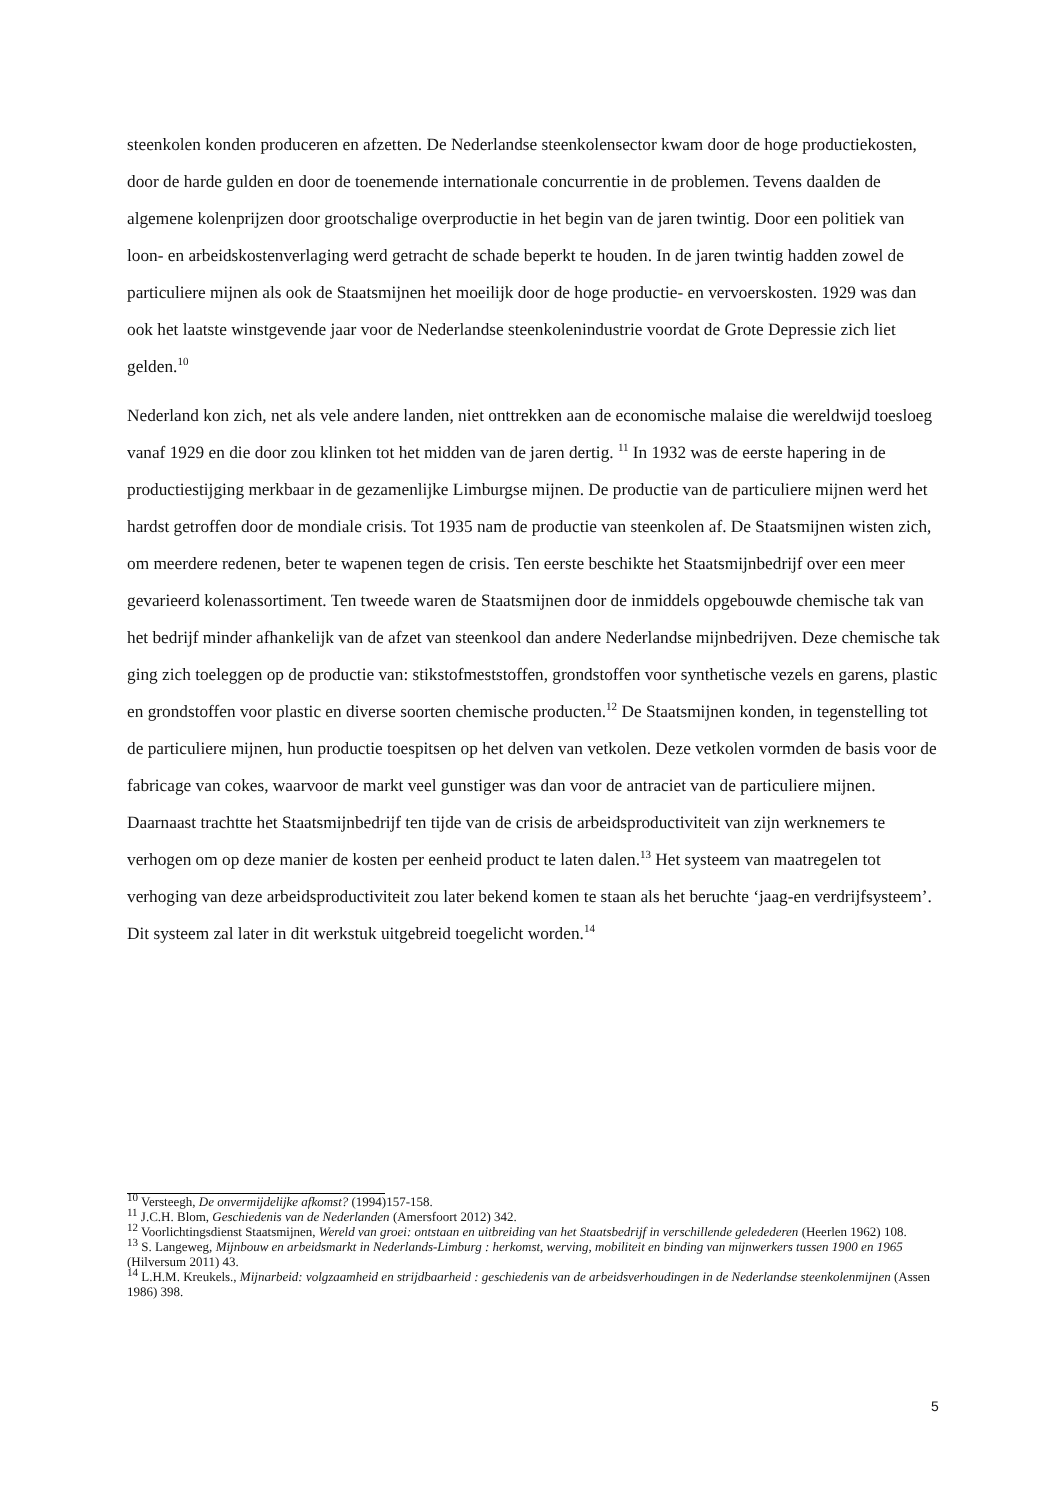steenkolen konden produceren en afzetten. De Nederlandse steenkolensector kwam door de hoge productiekosten, door de harde gulden en door de toenemende internationale concurrentie in de problemen. Tevens daalden de algemene kolenprijzen door grootschalige overproductie in het begin van de jaren twintig. Door een politiek van loon- en arbeidskostenverlaging werd getracht de schade beperkt te houden. In de jaren twintig hadden zowel de particuliere mijnen als ook de Staatsmijnen het moeilijk door de hoge productie- en vervoerskosten. 1929 was dan ook het laatste winstgevende jaar voor de Nederlandse steenkolenindustrie voordat de Grote Depressie zich liet gelden.<sup>10</sup>
Nederland kon zich, net als vele andere landen, niet onttrekken aan de economische malaise die wereldwijd toesloeg vanaf 1929 en die door zou klinken tot het midden van de jaren dertig. <sup>11</sup> In 1932 was de eerste hapering in de productiestijging merkbaar in de gezamenlijke Limburgse mijnen. De productie van de particuliere mijnen werd het hardst getroffen door de mondiale crisis. Tot 1935 nam de productie van steenkolen af. De Staatsmijnen wisten zich, om meerdere redenen, beter te wapenen tegen de crisis. Ten eerste beschikte het Staatsmijnbedrijf over een meer gevarieerd kolenassortiment. Ten tweede waren de Staatsmijnen door de inmiddels opgebouwde chemische tak van het bedrijf minder afhankelijk van de afzet van steenkool dan andere Nederlandse mijnbedrijven. Deze chemische tak ging zich toeleggen op de productie van: stikstofmeststoffen, grondstoffen voor synthetische vezels en garens, plastic en grondstoffen voor plastic en diverse soorten chemische producten.<sup>12</sup> De Staatsmijnen konden, in tegenstelling tot de particuliere mijnen, hun productie toespitsen op het delven van vetkolen. Deze vetkolen vormden de basis voor de fabricage van cokes, waarvoor de markt veel gunstiger was dan voor de antraciet van de particuliere mijnen. Daarnaast trachtte het Staatsmijnbedrijf ten tijde van de crisis de arbeidsproductiviteit van zijn werknemers te verhogen om op deze manier de kosten per eenheid product te laten dalen.<sup>13</sup> Het systeem van maatregelen tot verhoging van deze arbeidsproductiviteit zou later bekend komen te staan als het beruchte ‘jaag-en verdrijfsysteem’. Dit systeem zal later in dit werkstuk uitgebreid toegelicht worden.<sup>14</sup>
<sup>10</sup> Versteegh, De onvermijdelijke afkomst? (1994)157-158.
<sup>11</sup> J.C.H. Blom, Geschiedenis van de Nederlanden (Amersfoort 2012) 342.
<sup>12</sup> Voorlichtingsdienst Staatsmijnen, Wereld van groei: ontstaan en uitbreiding van het Staatsbedrijf in verschillende geledederen (Heerlen 1962) 108.
<sup>13</sup> S. Langeweg, Mijnbouw en arbeidsmarkt in Nederlands-Limburg : herkomst, werving, mobiliteit en binding van mijnwerkers tussen 1900 en 1965 (Hilversum 2011) 43.
<sup>14</sup> L.H.M. Kreukels., Mijnarbeid: volgzaamheid en strijdbaarheid : geschiedenis van de arbeidsverhoudingen in de Nederlandse steenkolenmijnen (Assen 1986) 398.
5